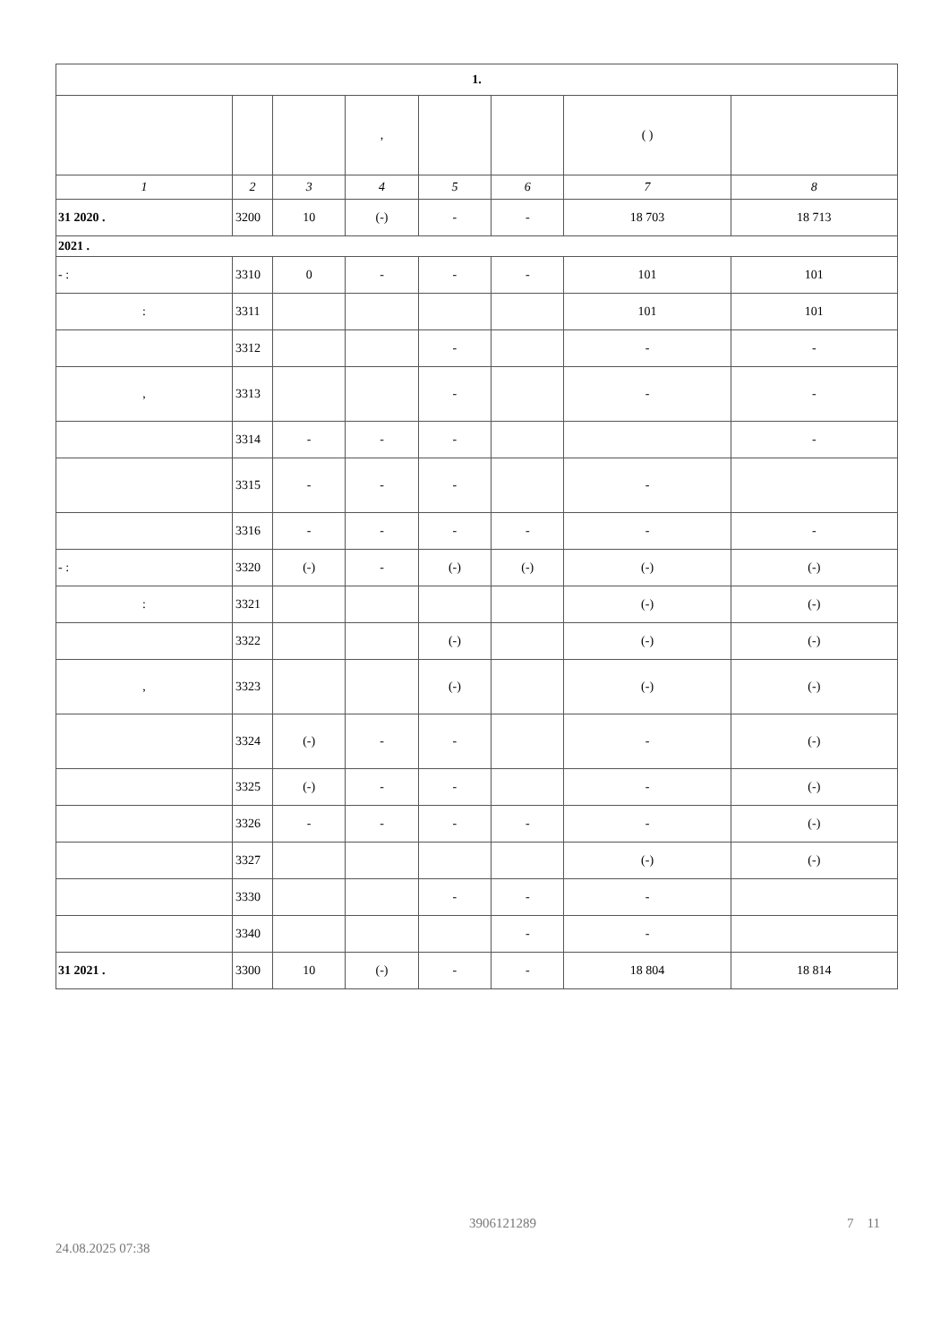| 1. | | | | | | | |
| | | | , | | | ( ) | |
| 1 | 2 | 3 | 4 | 5 | 6 | 7 | 8 |
| 31 2020 . | 3200 | 10 | (-) | - | - | 18 703 | 18 713 |
| 2021 . | | | | | | | |
| - : | 3310 | 0 | - | - | - | 101 | 101 |
| : | 3311 | | | | | 101 | 101 |
| | 3312 | | | - | | - | - |
| , | 3313 | | | - | | - | - |
| | 3314 | - | - | - | | | - |
| | 3315 | - | - | - | | - | |
| | 3316 | - | - | - | - | - | - |
| - : | 3320 | (-) | - | (-) | (-) | (-) | (-) |
| : | 3321 | | | | | (-) | (-) |
| | 3322 | | | (-) | | (-) | (-) |
| , | 3323 | | | (-) | | (-) | (-) |
| | 3324 | (-) | - | - | | - | (-) |
| | 3325 | (-) | - | - | | - | (-) |
| | 3326 | - | - | - | - | - | (-) |
| | 3327 | | | | | (-) | (-) |
| | 3330 | | | - | - | - | |
| | 3340 | | | | - | - | |
| 31 2021 . | 3300 | 10 | (-) | - | - | 18 804 | 18 814 |
3906121289 7 11
24.08.2025 07:38